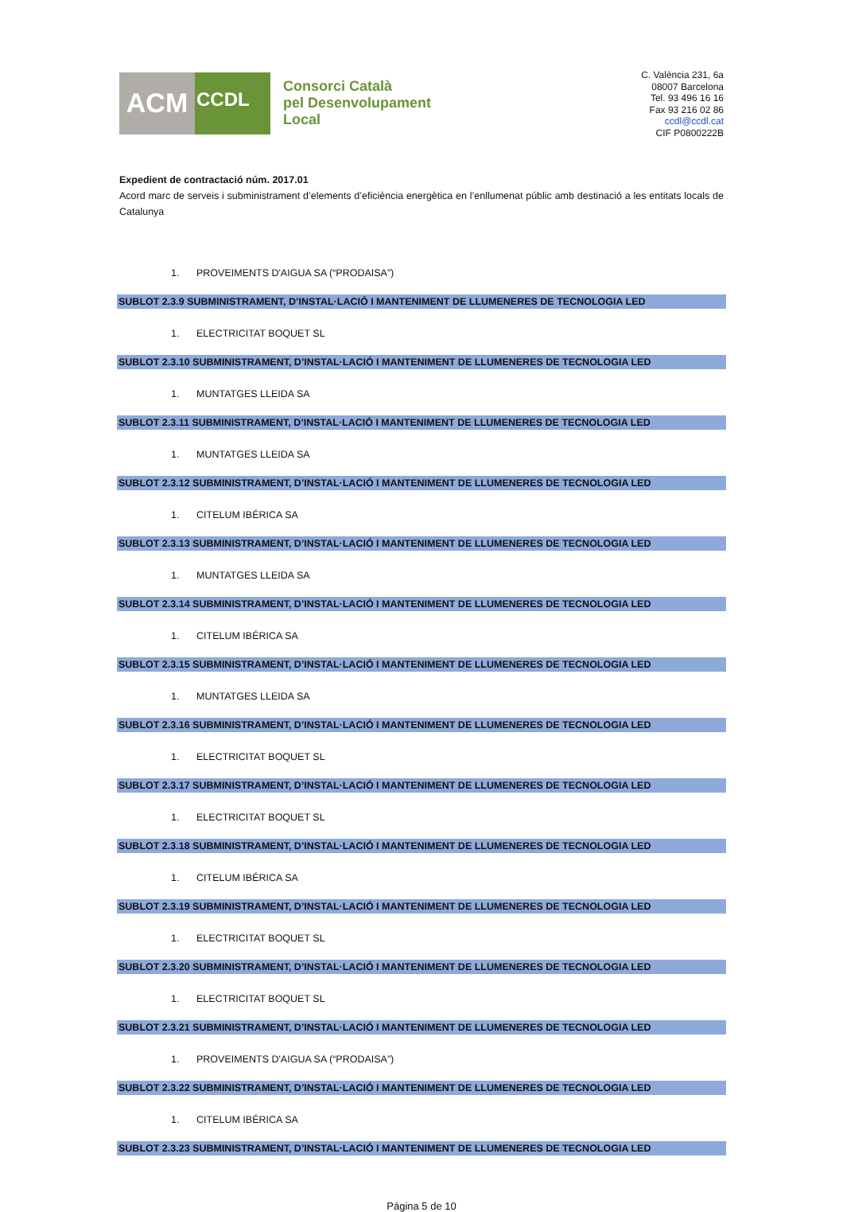ACM
CCDL
Consorci Català
pel Desenvolupament
Local
C. València 231, 6a
08007 Barcelona
Tel. 93 496 16 16
Fax 93 216 02 86
ccdl@ccdl.cat
CIF P0800222B
Expedient de contractació núm. 2017.01
Acord marc de serveis i subministrament d’elements d’eficiència energètica en l’enllumenat públic amb destinació a les entitats locals de Catalunya
1. PROVEIMENTS D'AIGUA SA (“PRODAISA”)
SUBLOT 2.3.9 SUBMINISTRAMENT, D’INSTAL·LACIÓ I MANTENIMENT DE LLUMENERES DE TECNOLOGIA LED
1. ELECTRICITAT BOQUET SL
SUBLOT 2.3.10 SUBMINISTRAMENT, D’INSTAL·LACIÓ I MANTENIMENT DE LLUMENERES DE TECNOLOGIA LED
1. MUNTATGES LLEIDA SA
SUBLOT 2.3.11 SUBMINISTRAMENT, D’INSTAL·LACIÓ I MANTENIMENT DE LLUMENERES DE TECNOLOGIA LED
1. MUNTATGES LLEIDA SA
SUBLOT 2.3.12 SUBMINISTRAMENT, D’INSTAL·LACIÓ I MANTENIMENT DE LLUMENERES DE TECNOLOGIA LED
1. CITELUM IBÉRICA SA
SUBLOT 2.3.13 SUBMINISTRAMENT, D’INSTAL·LACIÓ I MANTENIMENT DE LLUMENERES DE TECNOLOGIA LED
1. MUNTATGES LLEIDA SA
SUBLOT 2.3.14 SUBMINISTRAMENT, D’INSTAL·LACIÓ I MANTENIMENT DE LLUMENERES DE TECNOLOGIA LED
1. CITELUM IBÉRICA SA
SUBLOT 2.3.15 SUBMINISTRAMENT, D’INSTAL·LACIÓ I MANTENIMENT DE LLUMENERES DE TECNOLOGIA LED
1. MUNTATGES LLEIDA SA
SUBLOT 2.3.16 SUBMINISTRAMENT, D’INSTAL·LACIÓ I MANTENIMENT DE LLUMENERES DE TECNOLOGIA LED
1. ELECTRICITAT BOQUET SL
SUBLOT 2.3.17 SUBMINISTRAMENT, D’INSTAL·LACIÓ I MANTENIMENT DE LLUMENERES DE TECNOLOGIA LED
1. ELECTRICITAT BOQUET SL
SUBLOT 2.3.18 SUBMINISTRAMENT, D’INSTAL·LACIÓ I MANTENIMENT DE LLUMENERES DE TECNOLOGIA LED
1. CITELUM IBÉRICA SA
SUBLOT 2.3.19 SUBMINISTRAMENT, D’INSTAL·LACIÓ I MANTENIMENT DE LLUMENERES DE TECNOLOGIA LED
1. ELECTRICITAT BOQUET SL
SUBLOT 2.3.20 SUBMINISTRAMENT, D’INSTAL·LACIÓ I MANTENIMENT DE LLUMENERES DE TECNOLOGIA LED
1. ELECTRICITAT BOQUET SL
SUBLOT 2.3.21 SUBMINISTRAMENT, D’INSTAL·LACIÓ I MANTENIMENT DE LLUMENERES DE TECNOLOGIA LED
1. PROVEIMENTS D'AIGUA SA (“PRODAISA”)
SUBLOT 2.3.22 SUBMINISTRAMENT, D’INSTAL·LACIÓ I MANTENIMENT DE LLUMENERES DE TECNOLOGIA LED
1. CITELUM IBÉRICA SA
SUBLOT 2.3.23 SUBMINISTRAMENT, D’INSTAL·LACIÓ I MANTENIMENT DE LLUMENERES DE TECNOLOGIA LED
Página 5 de 10